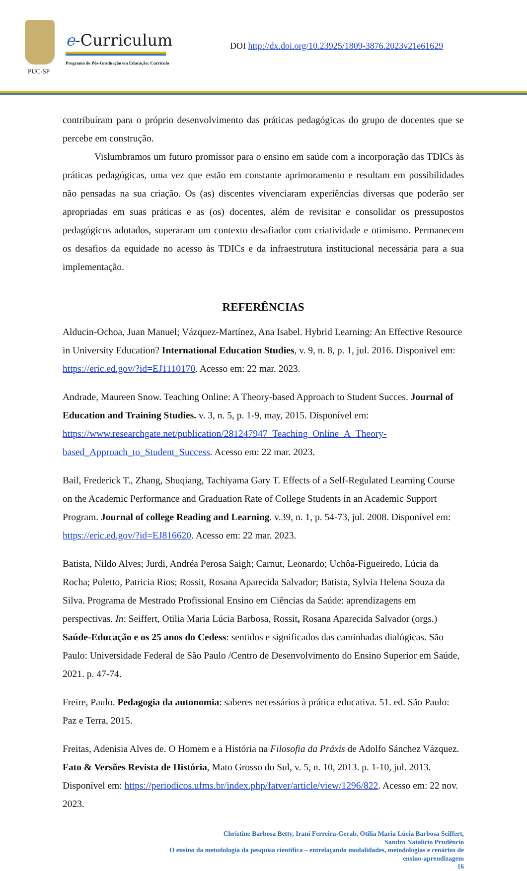PUC-SP
e-Curriculum
Programa de Pós-Graduação em Educação: Currículo
DOI http://dx.doi.org/10.23925/1809-3876.2023v21e61629
contribuíram para o próprio desenvolvimento das práticas pedagógicas do grupo de docentes que se percebe em construção.
Vislumbramos um futuro promissor para o ensino em saúde com a incorporação das TDICs às práticas pedagógicas, uma vez que estão em constante aprimoramento e resultam em possibilidades não pensadas na sua criação. Os (as) discentes vivenciaram experiências diversas que poderão ser apropriadas em suas práticas e as (os) docentes, além de revisitar e consolidar os pressupostos pedagógicos adotados, superaram um contexto desafiador com criatividade e otimismo. Permanecem os desafios da equidade no acesso às TDICs e da infraestrutura institucional necessária para a sua implementação.
REFERÊNCIAS
Alducin-Ochoa, Juan Manuel; Vázquez-Martínez, Ana Isabel. Hybrid Learning: An Effective Resource in University Education? International Education Studies, v. 9, n. 8, p. 1, jul. 2016. Disponível em: https://eric.ed.gov/?id=EJ1110170. Acesso em: 22 mar. 2023.
Andrade, Maureen Snow. Teaching Online: A Theory-based Approach to Student Succes. Journal of Education and Training Studies. v. 3, n. 5, p. 1-9, may, 2015. Disponível em: https://www.researchgate.net/publication/281247947_Teaching_Online_A_Theory-based_Approach_to_Student_Success. Acesso em: 22 mar. 2023.
Bail, Frederick T., Zhang, Shuqiang, Tachiyama Gary T. Effects of a Self-Regulated Learning Course on the Academic Performance and Graduation Rate of College Students in an Academic Support Program. Journal of college Reading and Learning. v.39, n. 1, p. 54-73, jul. 2008. Disponível em: https://eric.ed.gov/?id=EJ816620. Acesso em: 22 mar. 2023.
Batista, Nildo Alves; Jurdi, Andréa Perosa Saigh; Carnut, Leonardo; Uchôa-Figueiredo, Lúcia da Rocha; Poletto, Patricia Rios; Rossit, Rosana Aparecida Salvador; Batista, Sylvia Helena Souza da Silva. Programa de Mestrado Profissional Ensino em Ciências da Saúde: aprendizagens em perspectivas. In: Seiffert, Otilia Maria Lúcia Barbosa, Rossit, Rosana Aparecida Salvador (orgs.) Saúde-Educação e os 25 anos do Cedess: sentidos e significados das caminhadas dialógicas. São Paulo: Universidade Federal de São Paulo /Centro de Desenvolvimento do Ensino Superior em Saúde, 2021. p. 47-74.
Freire, Paulo. Pedagogia da autonomia: saberes necessários à prática educativa. 51. ed. São Paulo: Paz e Terra, 2015.
Freitas, Adenisia Alves de. O Homem e a História na Filosofia da Práxis de Adolfo Sánchez Vázquez. Fato & Versões Revista de História, Mato Grosso do Sul, v. 5, n. 10, 2013. p. 1-10, jul. 2013. Disponível em: https://periodicos.ufms.br/index.php/fatver/article/view/1296/822. Acesso em: 22 nov. 2023.
Christine Barbosa Betty, Iraní Ferreira-Gerab, Otília Maria Lúcia Barbosa Seiffert,
Sandro Natalicio Prudêncio
O ensino da metodologia da pesquisa científica – entrelaçando modalidades, metodologias e cenários de
ensino-aprendizagem
16